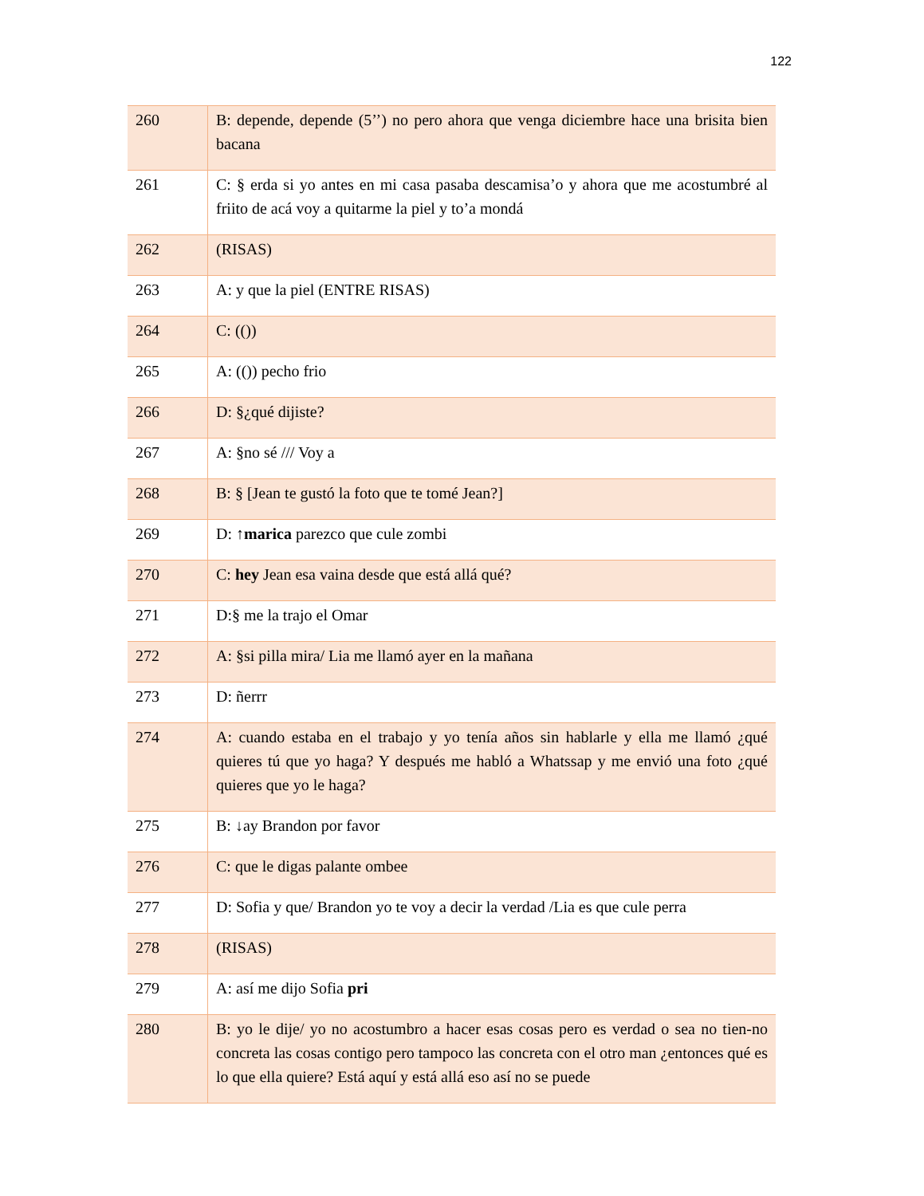122
| 260 | B: depende, depende (5’’) no pero ahora que venga diciembre hace una brisita bien bacana |
| 261 | C: § erda si yo antes en mi casa pasaba descamisa’o y ahora que me acostumbré al friito de acá voy a quitarme la piel y to’a mondá |
| 262 | (RISAS) |
| 263 | A: y que la piel (ENTRE RISAS) |
| 264 | C: (()) |
| 265 | A: (()) pecho frio |
| 266 | D: §¿qué dijiste? |
| 267 | A: §no sé /// Voy a |
| 268 | B: § [Jean te gustó la foto que te tomé Jean?] |
| 269 | D: ↑ marica parezco que cule zombi |
| 270 | C: hey Jean esa vaina desde que está allá qué? |
| 271 | D:§ me la trajo el Omar |
| 272 | A: §si pilla mira/ Lia me llamó ayer en la mañana |
| 273 | D: ñerrr |
| 274 | A: cuando estaba en el trabajo y yo tenía años sin hablarle y ella me llamó ¿qué quieres tú que yo haga? Y después me habló a Whatssap y me envió una foto ¿qué quieres que yo le haga? |
| 275 | B: ↓ay Brandon por favor |
| 276 | C: que le digas palante ombee |
| 277 | D: Sofia y que/ Brandon yo te voy a decir la verdad /Lia es que cule perra |
| 278 | (RISAS) |
| 279 | A: así me dijo Sofia pri |
| 280 | B: yo le dije/ yo no acostumbro a hacer esas cosas pero es verdad o sea no tien-no concreta las cosas contigo pero tampoco las concreta con el otro man ¿entonces qué es lo que ella quiere? Está aquí y está allá eso así no se puede |